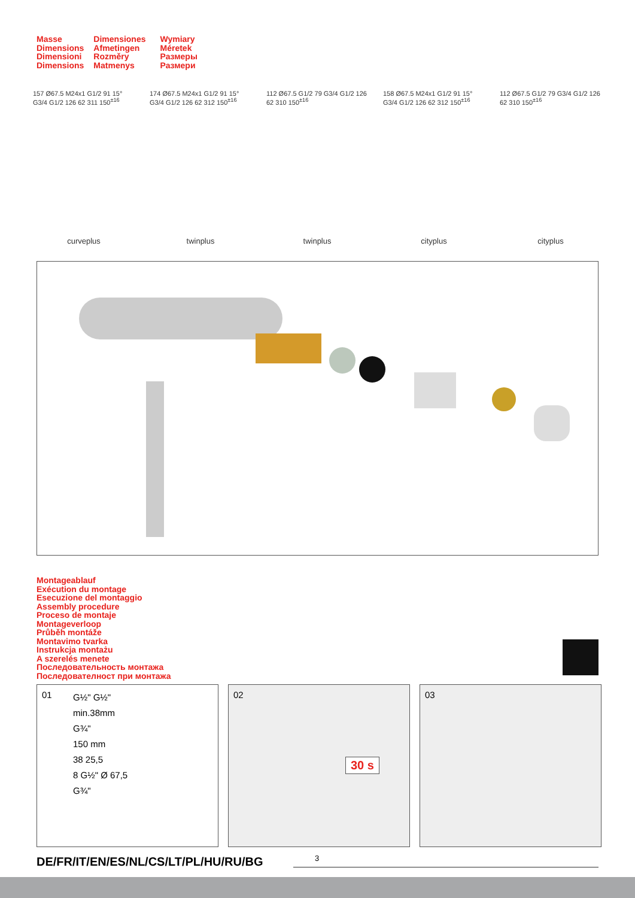Masse
Dimensions
Dimensioni
Dimensions
Dimensiones
Afmetingen
Rozměry
Matmenys
Wymiary
Méretek
Размеры
Размери
157 Ø67.5 M24x1 G1/2 91 15° G3/4 G1/2 126 62 311 150<sup>±16</sup>
curveplus
174 Ø67.5 M24x1 G1/2 91 15° G3/4 G1/2 126 62 312 150<sup>±16</sup>
twinplus
112 Ø67.5 G1/2 79 G3/4 G1/2 126 62 310 150<sup>±16</sup>
twinplus
158 Ø67.5 M24x1 G1/2 91 15° G3/4 G1/2 126 62 312 150<sup>±16</sup>
cityplus
112 Ø67.5 G1/2 79 G3/4 G1/2 126 62 310 150<sup>±16</sup>
cityplus
Montageablauf
Exécution du montage
Esecuzione del montaggio
Assembly procedure
Proceso de montaje
Montageverloop
Průběh montáže
Montavimo tvarka
Instrukcja montażu
A szerelés menete
Последовательность монтажа
Последователност при монтажа
01
G½" G½"
min.38mm
G¾"
150 mm
38 25,5
8 G½" Ø 67,5
G¾"
02
30 s
03
DE/FR/IT/EN/ES/NL/CS/LT/PL/HU/RU/BG
3